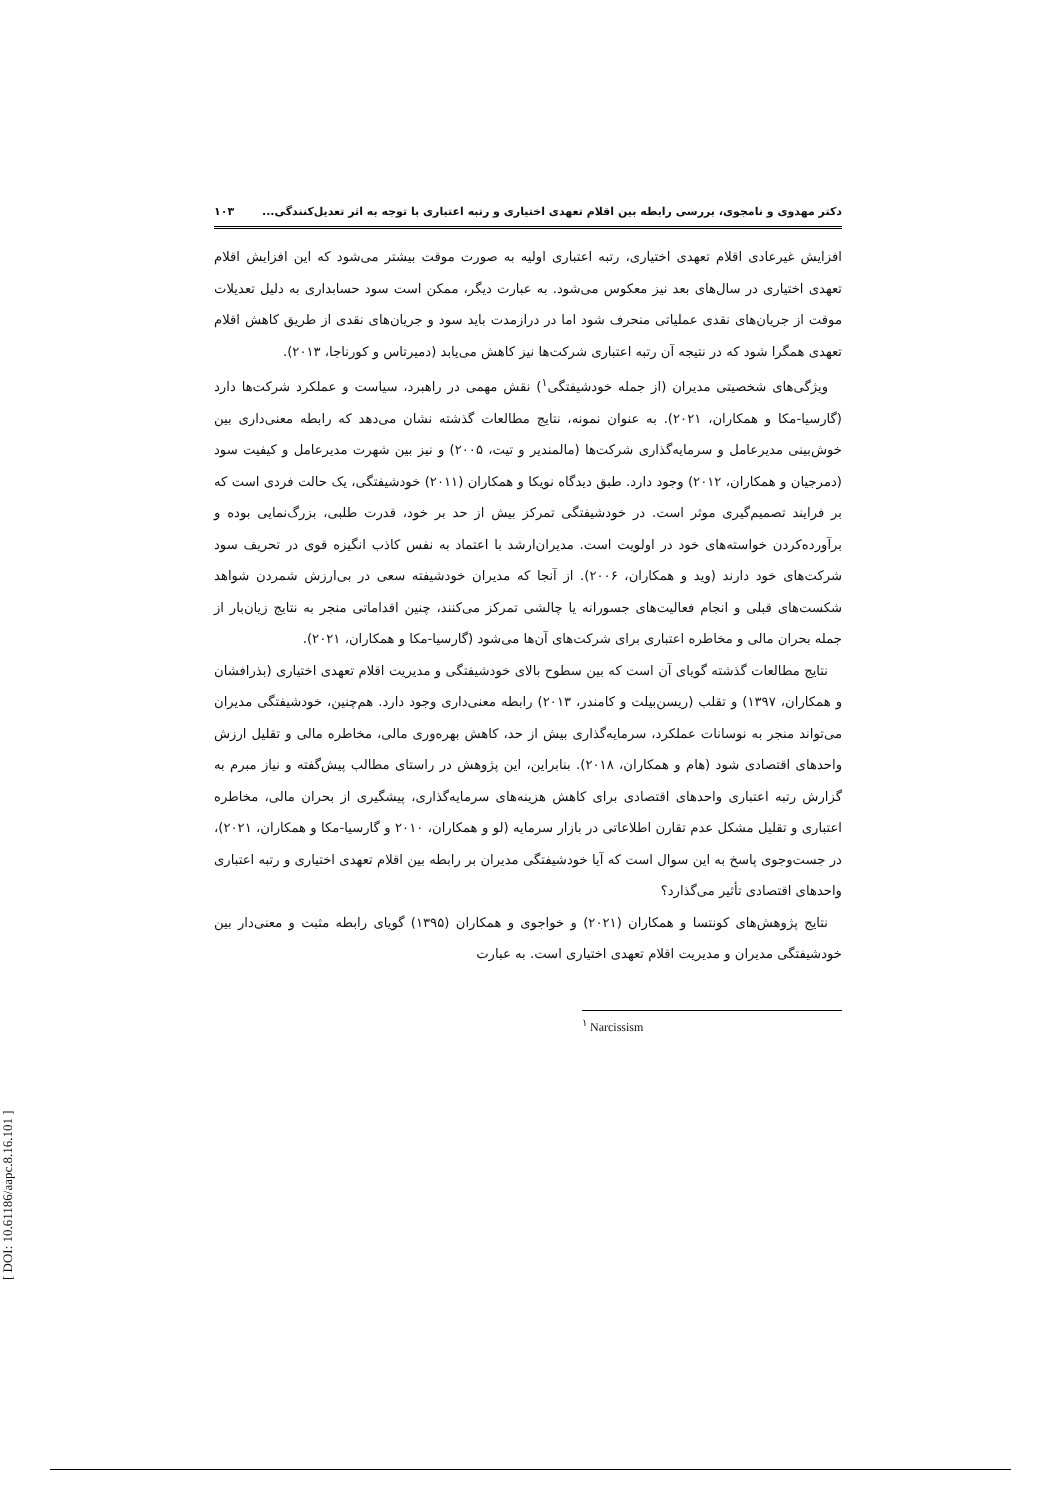دکتر مهدوی و نامجوی، بررسی رابطه بین اقلام تعهدی اختیاری و رتبه اعتباری با توجه به اثر تعدیل‌کنندگی... ۱۰۳
افزایش غیرعادی اقلام تعهدی اختیاری، رتبه اعتباری اولیه به صورت موقت بیشتر می‌شود که این افزایش اقلام تعهدی اختیاری در سال‌های بعد نیز معکوس می‌شود. به عبارت دیگر، ممکن است سود حسابداری به دلیل تعدیلات موقت از جریان‌های نقدی عملیاتی منحرف شود اما در درازمدت باید سود و جریان‌های نقدی از طریق کاهش اقلام تعهدی همگرا شود که در نتیجه آن رتبه اعتباری شرکت‌ها نیز کاهش می‌یابد (دمیرتاس و کورناجا، ۲۰۱۳).
ویژگی‌های شخصیتی مدیران (از جمله خودشیفتگی<sup>۱</sup>) نقش مهمی در راهبرد، سیاست و عملکرد شرکت‌ها دارد (گارسیا-مکا و همکاران، ۲۰۲۱). به عنوان نمونه، نتایج مطالعات گذشته نشان می‌دهد که رابطه معنی‌داری بین خوش‌بینی مدیرعامل و سرمایه‌گذاری شرکت‌ها (مالمندیر و تیت، ۲۰۰۵) و نیز بین شهرت مدیرعامل و کیفیت سود (دمرجیان و همکاران، ۲۰۱۲) وجود دارد. طبق دیدگاه نویکا و همکاران (۲۰۱۱) خودشیفتگی، یک حالت فردی است که بر فرایند تصمیم‌گیری موثر است. در خودشیفتگی تمرکز بیش از حد بر خود، قدرت طلبی، بزرگ‌نمایی بوده و برآورده‌کردن خواسته‌های خود در اولویت است. مدیران‌ارشد با اعتماد به نفس کاذب انگیزه قوی در تحریف سود شرکت‌های خود دارند (وید و همکاران، ۲۰۰۶). از آنجا که مدیران خودشیفته سعی در بی‌ارزش شمردن شواهد شکست‌های قبلی و انجام فعالیت‌های جسورانه یا چالشی تمرکز می‌کنند، چنین اقداماتی منجر به نتایج زیان‌بار از جمله بحران مالی و مخاطره اعتباری برای شرکت‌های آن‌ها می‌شود (گارسیا-مکا و همکاران، ۲۰۲۱).
نتایج مطالعات گذشته گویای آن است که بین سطوح بالای خودشیفتگی و مدیریت اقلام تعهدی اختیاری (بذرافشان و همکاران، ۱۳۹۷) و تقلب (ریسن‌بیلت و کامندر، ۲۰۱۳) رابطه معنی‌داری وجود دارد. هم‌چنین، خودشیفتگی مدیران می‌تواند منجر به نوسانات عملکرد، سرمایه‌گذاری بیش از حد، کاهش بهره‌وری مالی، مخاطره مالی و تقلیل ارزش واحدهای اقتصادی شود (هام و همکاران، ۲۰۱۸). بنابراین، این پژوهش در راستای مطالب پیش‌گفته و نیاز مبرم به گزارش رتبه اعتباری واحدهای اقتصادی برای کاهش هزینه‌های سرمایه‌گذاری، پیشگیری از بحران مالی، مخاطره اعتباری و تقلیل مشکل عدم تقارن اطلاعاتی در بازار سرمایه (لو و همکاران، ۲۰۱۰ و گارسیا-مکا و همکاران، ۲۰۲۱)، در جست‌وجوی پاسخ به این سوال است که آیا خودشیفتگی مدیران بر رابطه بین اقلام تعهدی اختیاری و رتبه اعتباری واحدهای اقتصادی تأثیر می‌گذارد؟
نتایج پژوهش‌های کونتسا و همکاران (۲۰۲۱) و خواجوی و همکاران (۱۳۹۵) گویای رابطه مثبت و معنی‌دار بین خودشیفتگی مدیران و مدیریت اقلام تعهدی اختیاری است. به عبارت
<sup>۱</sup> Narcissism
[ DOI: 10.61186/aapc.8.16.101 ]